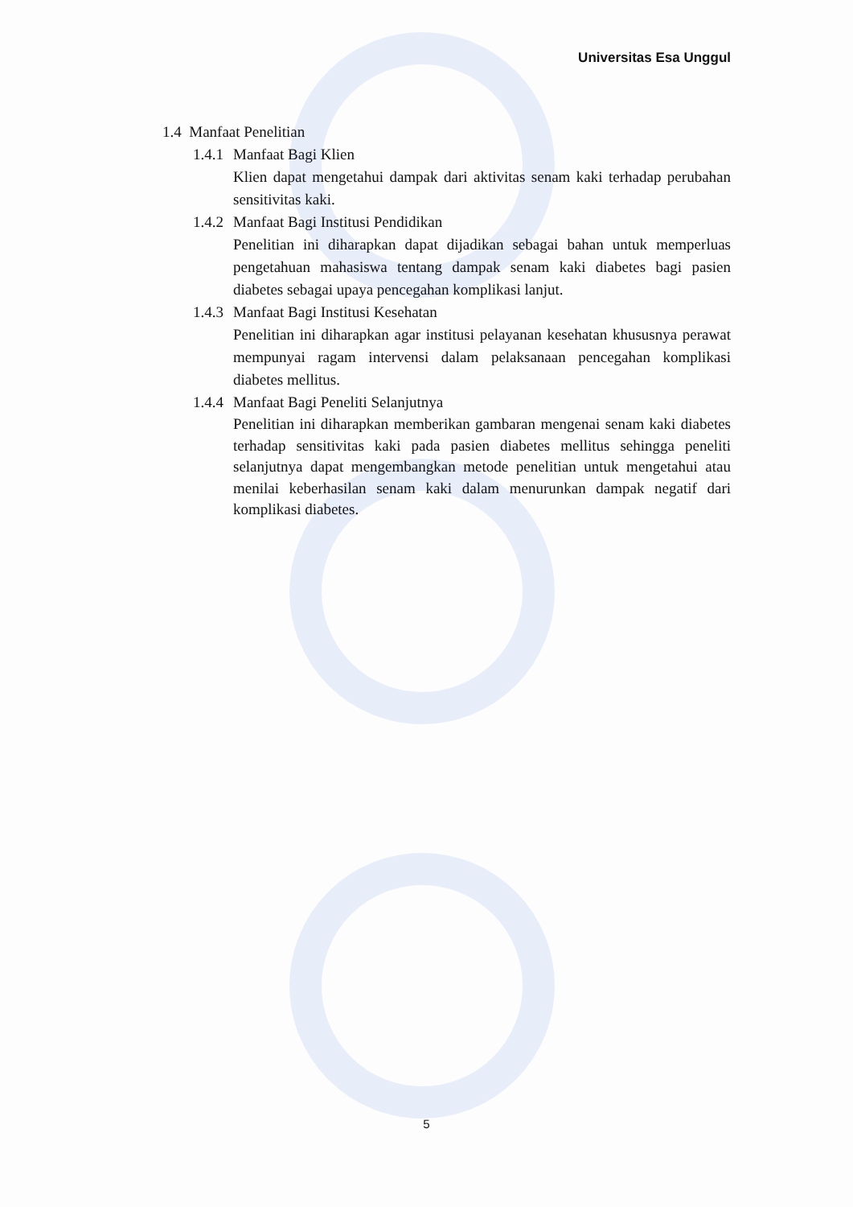Universitas Esa Unggul
1.4 Manfaat Penelitian
1.4.1 Manfaat Bagi Klien
Klien dapat mengetahui dampak dari aktivitas senam kaki terhadap perubahan sensitivitas kaki.
1.4.2 Manfaat Bagi Institusi Pendidikan
Penelitian ini diharapkan dapat dijadikan sebagai bahan untuk memperluas pengetahuan mahasiswa tentang dampak senam kaki diabetes bagi pasien diabetes sebagai upaya pencegahan komplikasi lanjut.
1.4.3 Manfaat Bagi Institusi Kesehatan
Penelitian ini diharapkan agar institusi pelayanan kesehatan khususnya perawat mempunyai ragam intervensi dalam pelaksanaan pencegahan komplikasi diabetes mellitus.
1.4.4 Manfaat Bagi Peneliti Selanjutnya
Penelitian ini diharapkan memberikan gambaran mengenai senam kaki diabetes terhadap sensitivitas kaki pada pasien diabetes mellitus sehingga peneliti selanjutnya dapat mengembangkan metode penelitian untuk mengetahui atau menilai keberhasilan senam kaki dalam menurunkan dampak negatif dari komplikasi diabetes.
5